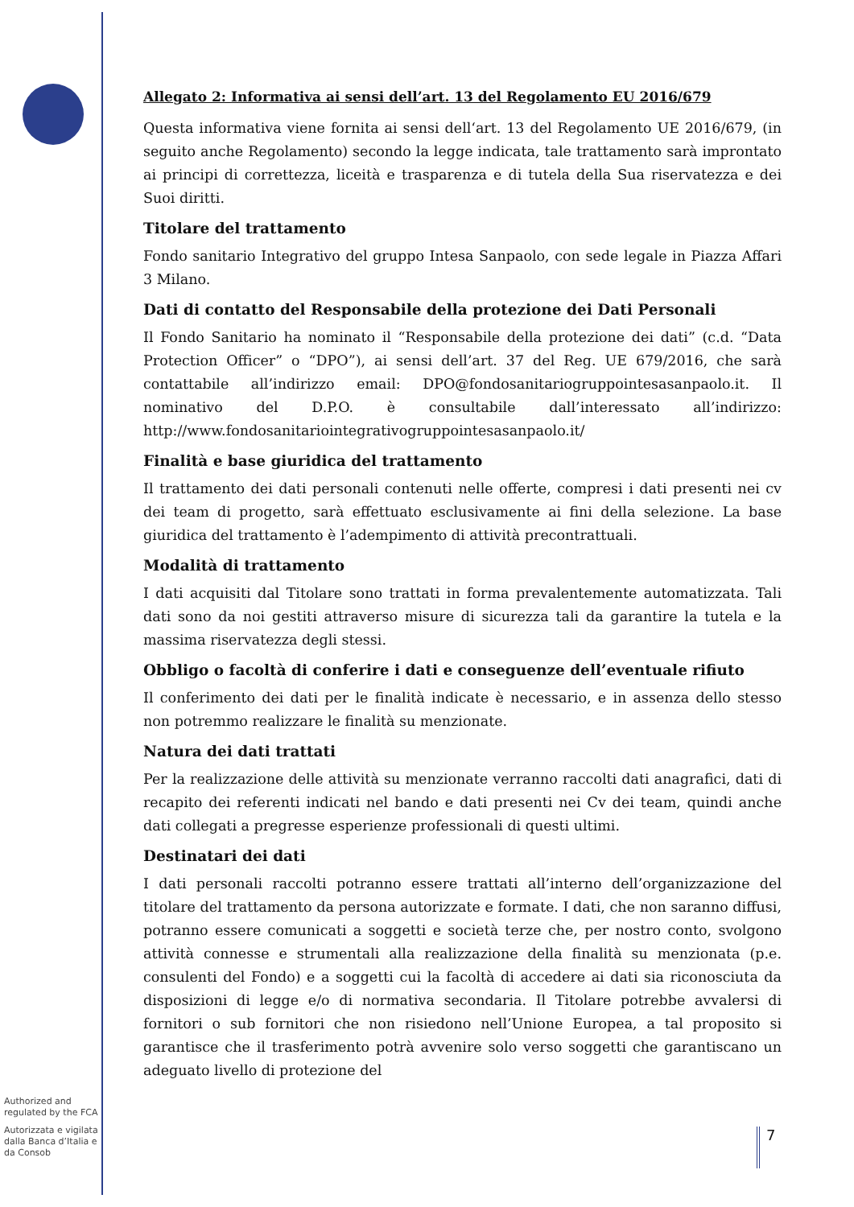Allegato 2: Informativa ai sensi dell’art. 13 del Regolamento EU 2016/679
Questa informativa viene fornita ai sensi dell‘art. 13 del Regolamento UE 2016/679, (in seguito anche Regolamento) secondo la legge indicata, tale trattamento sarà improntato ai principi di correttezza, liceità e trasparenza e di tutela della Sua riservatezza e dei Suoi diritti.
Titolare del trattamento
Fondo sanitario Integrativo del gruppo Intesa Sanpaolo, con sede legale in Piazza Affari 3 Milano.
Dati di contatto del Responsabile della protezione dei Dati Personali
Il Fondo Sanitario ha nominato il “Responsabile della protezione dei dati” (c.d. “Data Protection Officer” o “DPO”), ai sensi dell’art. 37 del Reg. UE 679/2016, che sarà contattabile all’indirizzo email: DPO@fondosanitariogruppointesasanpaolo.it. Il nominativo del D.P.O. è consultabile dall’interessato all’indirizzo: http://www.fondosanitariointegrativogruppointesasanpaolo.it/
Finalità e base giuridica del trattamento
Il trattamento dei dati personali contenuti nelle offerte, compresi i dati presenti nei cv dei team di progetto, sarà effettuato esclusivamente ai fini della selezione. La base giuridica del trattamento è l’adempimento di attività precontrattuali.
Modalità di trattamento
I dati acquisiti dal Titolare sono trattati in forma prevalentemente automatizzata. Tali dati sono da noi gestiti attraverso misure di sicurezza tali da garantire la tutela e la massima riservatezza degli stessi.
Obbligo o facoltà di conferire i dati e conseguenze dell’eventuale rifiuto
Il conferimento dei dati per le finalità indicate è necessario, e in assenza dello stesso non potremmo realizzare le finalità su menzionate.
Natura dei dati trattati
Per la realizzazione delle attività su menzionate verranno raccolti dati anagrafici, dati di recapito dei referenti indicati nel bando e dati presenti nei Cv dei team, quindi anche dati collegati a pregresse esperienze professionali di questi ultimi.
Destinatari dei dati
I dati personali raccolti potranno essere trattati all’interno dell’organizzazione del titolare del trattamento da persona autorizzate e formate. I dati, che non saranno diffusi, potranno essere comunicati a soggetti e società terze che, per nostro conto, svolgono attività connesse e strumentali alla realizzazione della finalità su menzionata (p.e. consulenti del Fondo) e a soggetti cui la facoltà di accedere ai dati sia riconosciuta da disposizioni di legge e/o di normativa secondaria. Il Titolare potrebbe avvalersi di fornitori o sub fornitori che non risiedono nell’Unione Europea, a tal proposito si garantisce che il trasferimento potrà avvenire solo verso soggetti che garantiscano un adeguato livello di protezione del
Authorized and regulated by the FCA
Autorizzata e vigilata dalla Banca d’Italia e da Consob
7